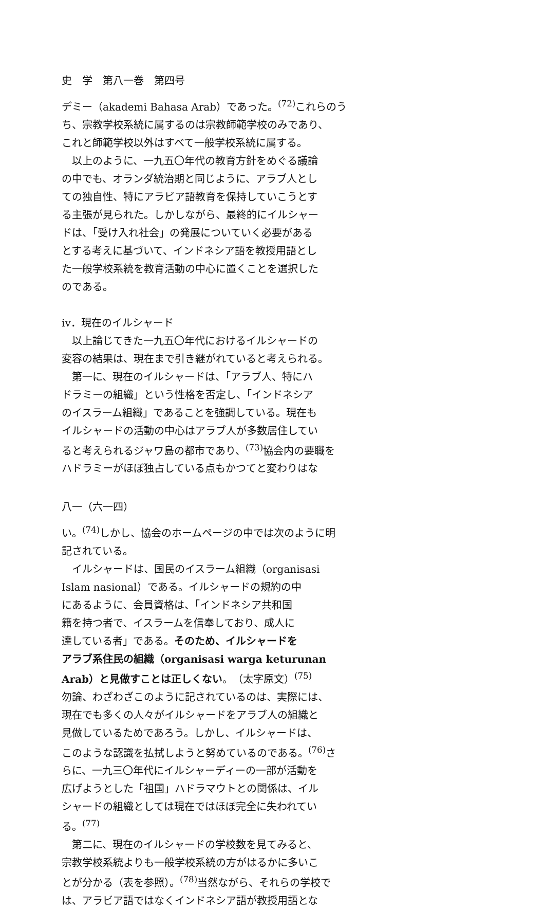史　学　第八一巻　第四号
デミー（akademi Bahasa Arab）であった。<sup>(72)</sup>これらのう
ち、宗教学校系統に属するのは宗教師範学校のみであり、
これと師範学校以外はすべて一般学校系統に属する。
以上のように、一九五〇年代の教育方針をめぐる議論
の中でも、オランダ統治期と同じように、アラブ人とし
ての独自性、特にアラビア語教育を保持していこうとす
る主張が見られた。しかしながら、最終的にイルシャー
ドは、「受け入れ社会」の発展についていく必要がある
とする考えに基づいて、インドネシア語を教授用語とし
た一般学校系統を教育活動の中心に置くことを選択した
のである。
iv．現在のイルシャード
以上論じてきた一九五〇年代におけるイルシャードの
変容の結果は、現在まで引き継がれていると考えられる。
第一に、現在のイルシャードは、「アラブ人、特にハ
ドラミーの組織」という性格を否定し、「インドネシア
のイスラーム組織」であることを強調している。現在も
イルシャードの活動の中心はアラブ人が多数居住してい
ると考えられるジャワ島の都市であり、<sup>(73)</sup>協会内の要職を
ハドラミーがほぼ独占している点もかつてと変わりはな
八一（六一四）
い。<sup>(74)</sup>しかし、協会のホームページの中では次のように明
記されている。
イルシャードは、国民のイスラーム組織（organisasi
Islam nasional）である。イルシャードの規約の中
にあるように、会員資格は、「インドネシア共和国
籍を持つ者で、イスラームを信奉しており、成人に
達している者」である。そのため、イルシャードを
アラブ系住民の組織（organisasi warga keturunan
Arab）と見做すことは正しくない。（太字原文）<sup>(75)</sup>
勿論、わざわざこのように記されているのは、実際には、
現在でも多くの人々がイルシャードをアラブ人の組織と
見做しているためであろう。しかし、イルシャードは、
このような認識を払拭しようと努めているのである。<sup>(76)</sup>さ
らに、一九三〇年代にイルシャーディーの一部が活動を
広げようとした「祖国」ハドラマウトとの関係は、イル
シャードの組織としては現在ではほぼ完全に失われてい
る。<sup>(77)</sup>
第二に、現在のイルシャードの学校数を見てみると、
宗教学校系統よりも一般学校系統の方がはるかに多いこ
とが分かる（表を参照）。<sup>(78)</sup>当然ながら、それらの学校で
は、アラビア語ではなくインドネシア語が教授用語とな